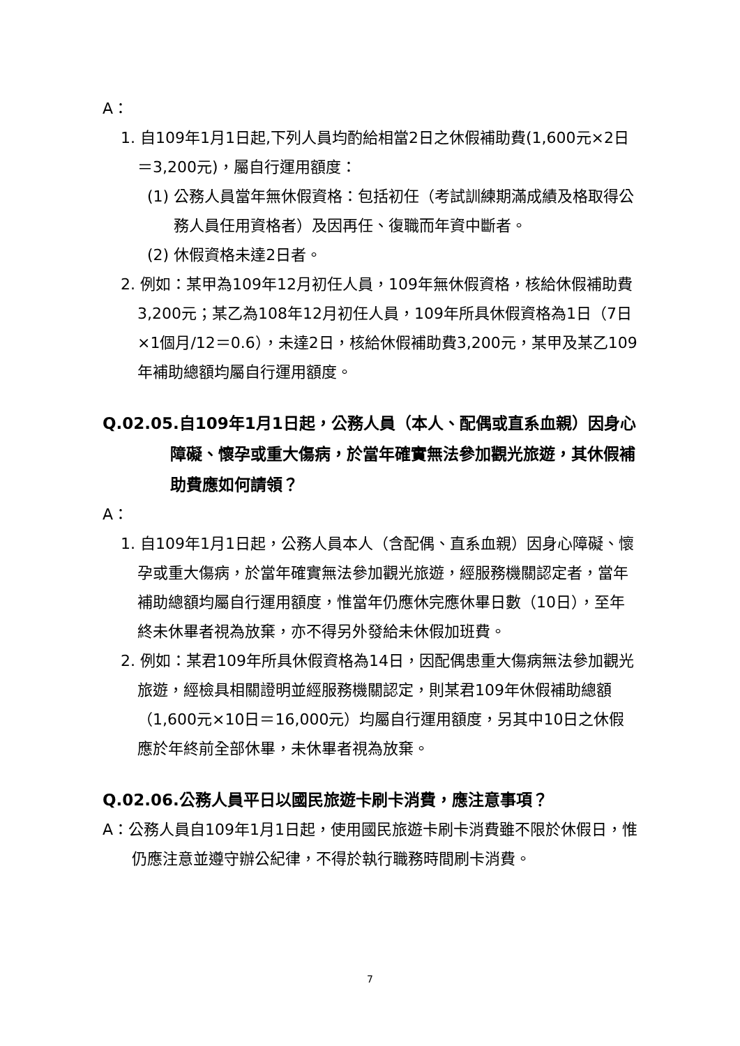A：
1. 自109年1月1日起,下列人員均酌給相當2日之休假補助費(1,600元×2日＝3,200元)，屬自行運用額度：
(1) 公務人員當年無休假資格：包括初任（考試訓練期滿成績及格取得公務人員任用資格者）及因再任、復職而年資中斷者。
(2) 休假資格未達2日者。
2. 例如：某甲為109年12月初任人員，109年無休假資格，核給休假補助費3,200元；某乙為108年12月初任人員，109年所具休假資格為1日（7日×1個月/12＝0.6），未達2日，核給休假補助費3,200元，某甲及某乙109年補助總額均屬自行運用額度。
Q.02.05.自109年1月1日起，公務人員（本人、配偶或直系血親）因身心障礙、懷孕或重大傷病，於當年確實無法參加觀光旅遊，其休假補助費應如何請領？
A：
1. 自109年1月1日起，公務人員本人（含配偶、直系血親）因身心障礙、懷孕或重大傷病，於當年確實無法參加觀光旅遊，經服務機關認定者，當年補助總額均屬自行運用額度，惟當年仍應休完應休畢日數（10日），至年終未休畢者視為放棄，亦不得另外發給未休假加班費。
2. 例如：某君109年所具休假資格為14日，因配偶患重大傷病無法參加觀光旅遊，經檢具相關證明並經服務機關認定，則某君109年休假補助總額（1,600元×10日＝16,000元）均屬自行運用額度，另其中10日之休假應於年終前全部休畢，未休畢者視為放棄。
Q.02.06.公務人員平日以國民旅遊卡刷卡消費，應注意事項？
A：公務人員自109年1月1日起，使用國民旅遊卡刷卡消費雖不限於休假日，惟仍應注意並遵守辦公紀律，不得於執行職務時間刷卡消費。
7